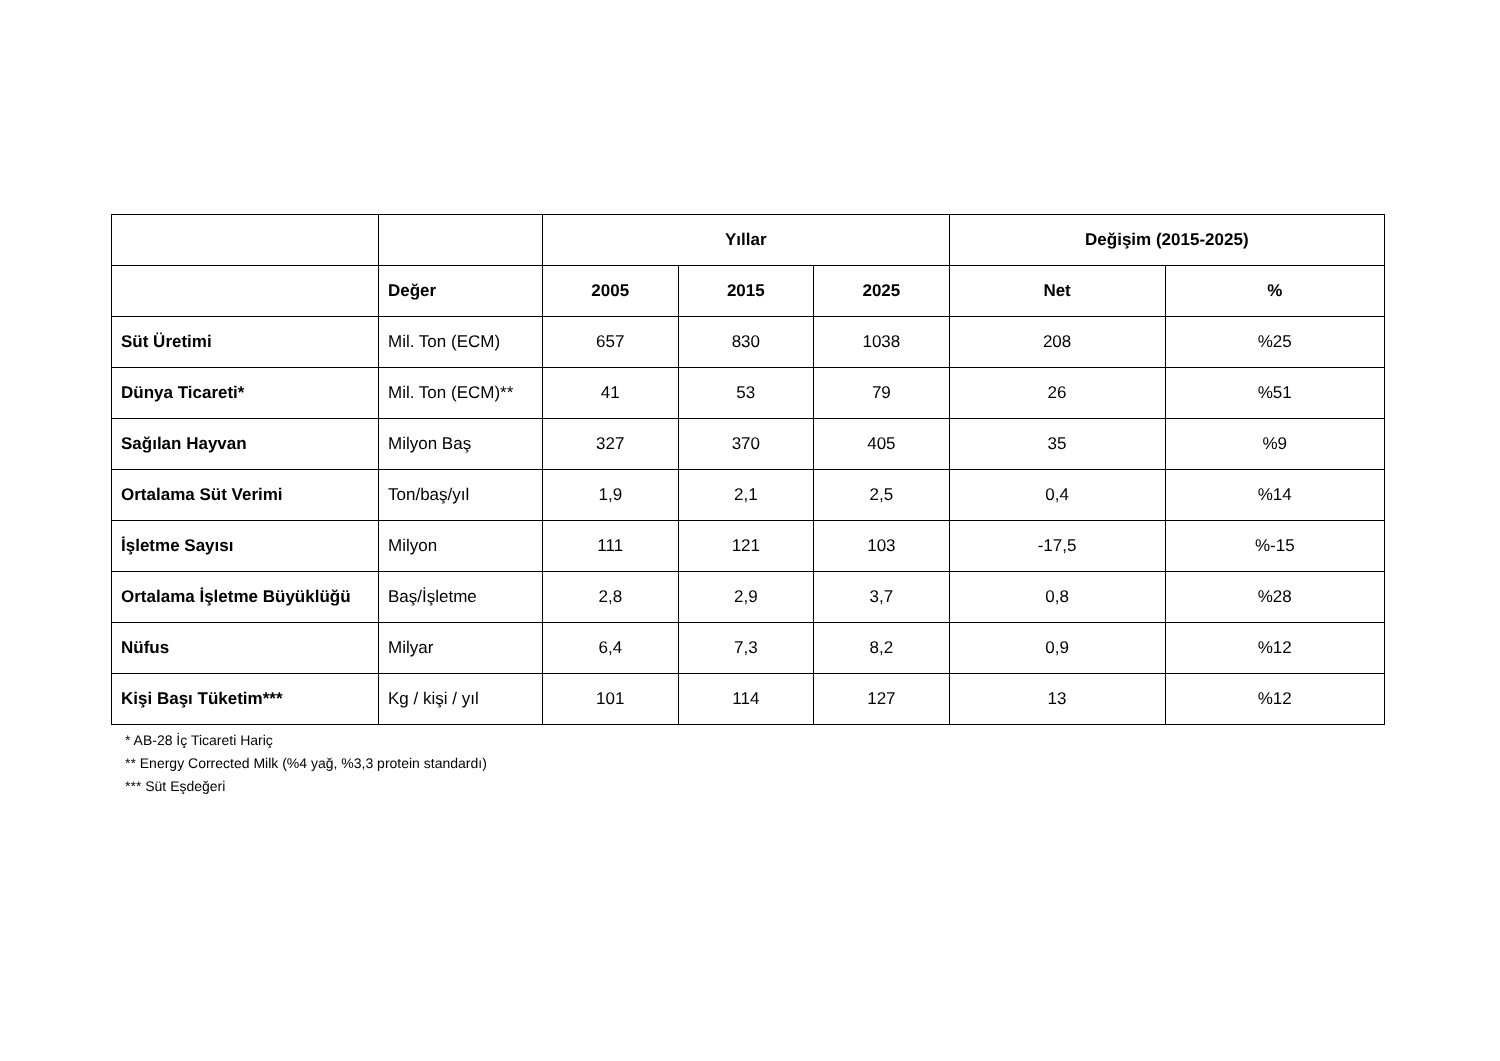| | | Yıllar | | | Değişim (2015-2025) | |
| --- | --- | --- | --- | --- | --- | --- |
| | Değer | 2005 | 2015 | 2025 | Net | % |
| Süt Üretimi | Mil. Ton (ECM) | 657 | 830 | 1038 | 208 | %25 |
| Dünya Ticareti* | Mil. Ton (ECM)** | 41 | 53 | 79 | 26 | %51 |
| Sağılan Hayvan | Milyon Baş | 327 | 370 | 405 | 35 | %9 |
| Ortalama Süt Verimi | Ton/baş/yıl | 1,9 | 2,1 | 2,5 | 0,4 | %14 |
| İşletme Sayısı | Milyon | 111 | 121 | 103 | -17,5 | %-15 |
| Ortalama İşletme Büyüklüğü | Baş/İşletme | 2,8 | 2,9 | 3,7 | 0,8 | %28 |
| Nüfus | Milyar | 6,4 | 7,3 | 8,2 | 0,9 | %12 |
| Kişi Başı Tüketim*** | Kg / kişi / yıl | 101 | 114 | 127 | 13 | %12 |
* AB-28 İç Ticareti Hariç
** Energy Corrected Milk (%4 yağ, %3,3 protein standardı)
*** Süt Eşdeğeri